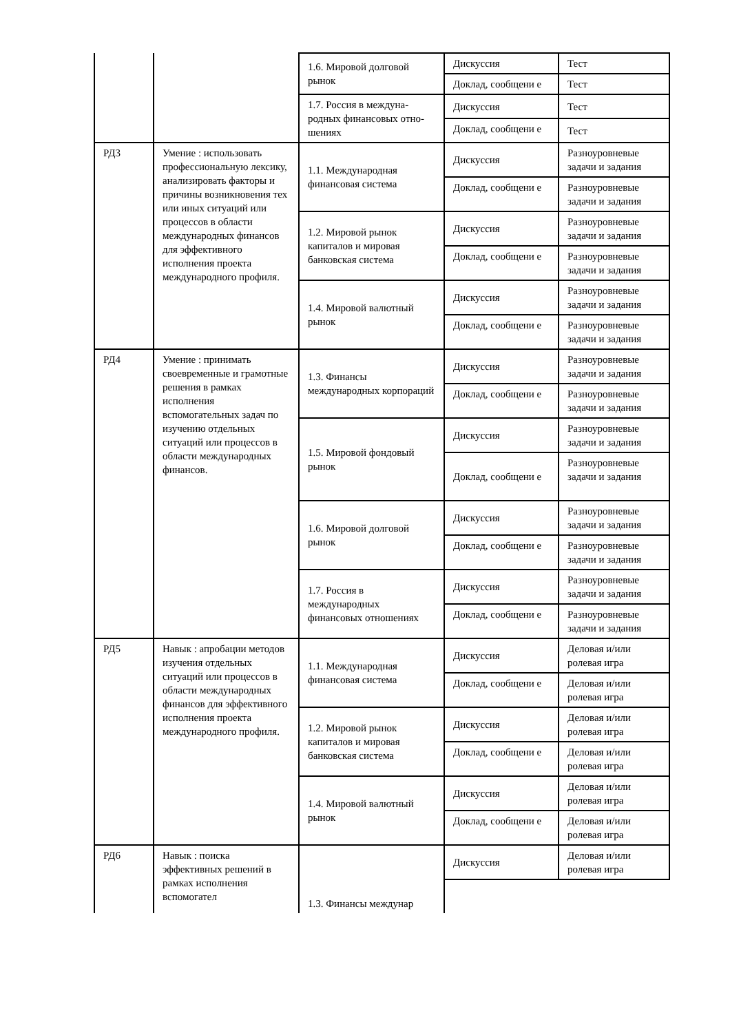| | | 1.6. Мировой долговой рынок | Дискуссия | Тест |
| | | | Доклад, сообщени е | Тест |
| | | 1.7. Россия в междуна­родных финансовых отно­шениях | Дискуссия | Тест |
| | | | Доклад, сообщени е | Тест |
| РД3 | Умение : использовать профессиональную лексику, анализировать факторы и причины возникновения тех или иных ситуаций или процессов в области международных финансов для эффективного исполнения проекта международного профиля. | 1.1. Международная финансовая система | Дискуссия | Разноуровневые задачи и задания |
| | | | Доклад, сообщени е | Разноуровневые задачи и задания |
| | | 1.2. Мировой рынок капиталов и мировая банковская система | Дискуссия | Разноуровневые задачи и задания |
| | | | Доклад, сообщени е | Разноуровневые задачи и задания |
| | | 1.4. Мировой валютный рынок | Дискуссия | Разноуровневые задачи и задания |
| | | | Доклад, сообщени е | Разноуровневые задачи и задания |
| РД4 | Умение : принимать своевременные и грамотные решения в рамках исполнения вспомогательных задач по изучению отдельных ситуаций или процессов в области международных финансов. | 1.3. Финансы международных корпораций | Дискуссия | Разноуровневые задачи и задания |
| | | | Доклад, сообщени е | Разноуровневые задачи и задания |
| | | 1.5. Мировой фондовый рынок | Дискуссия | Разноуровневые задачи и задания |
| | | | Доклад, сообщени е | Разноуровневые задачи и задания |
| | | 1.6. Мировой долговой рынок | Дискуссия | Разноуровневые задачи и задания |
| | | | Доклад, сообщени е | Разноуровневые задачи и задания |
| | | 1.7. Россия в международных финансовых отношениях | Дискуссия | Разноуровневые задачи и задания |
| | | | Доклад, сообщени е | Разноуровневые задачи и задания |
| РД5 | Навык : апробации методов изучения отдельных ситуаций или процессов в области международных финансов для эффективного исполнения проекта международного профиля. | 1.1. Международная финансовая система | Дискуссия | Деловая и/или ролевая игра |
| | | | Доклад, сообщени е | Деловая и/или ролевая игра |
| | | 1.2. Мировой рынок капиталов и мировая банковская система | Дискуссия | Деловая и/или ролевая игра |
| | | | Доклад, сообщени е | Деловая и/или ролевая игра |
| | | 1.4. Мировой валютный рынок | Дискуссия | Деловая и/или ролевая игра |
| | | | Доклад, сообщени е | Деловая и/или ролевая игра |
| РД6 | Навык : поиска эффективных решений в рамках исполнения вспомогател | 1.3. Финансы междунар | Дискуссия | Деловая и/или ролевая игра |